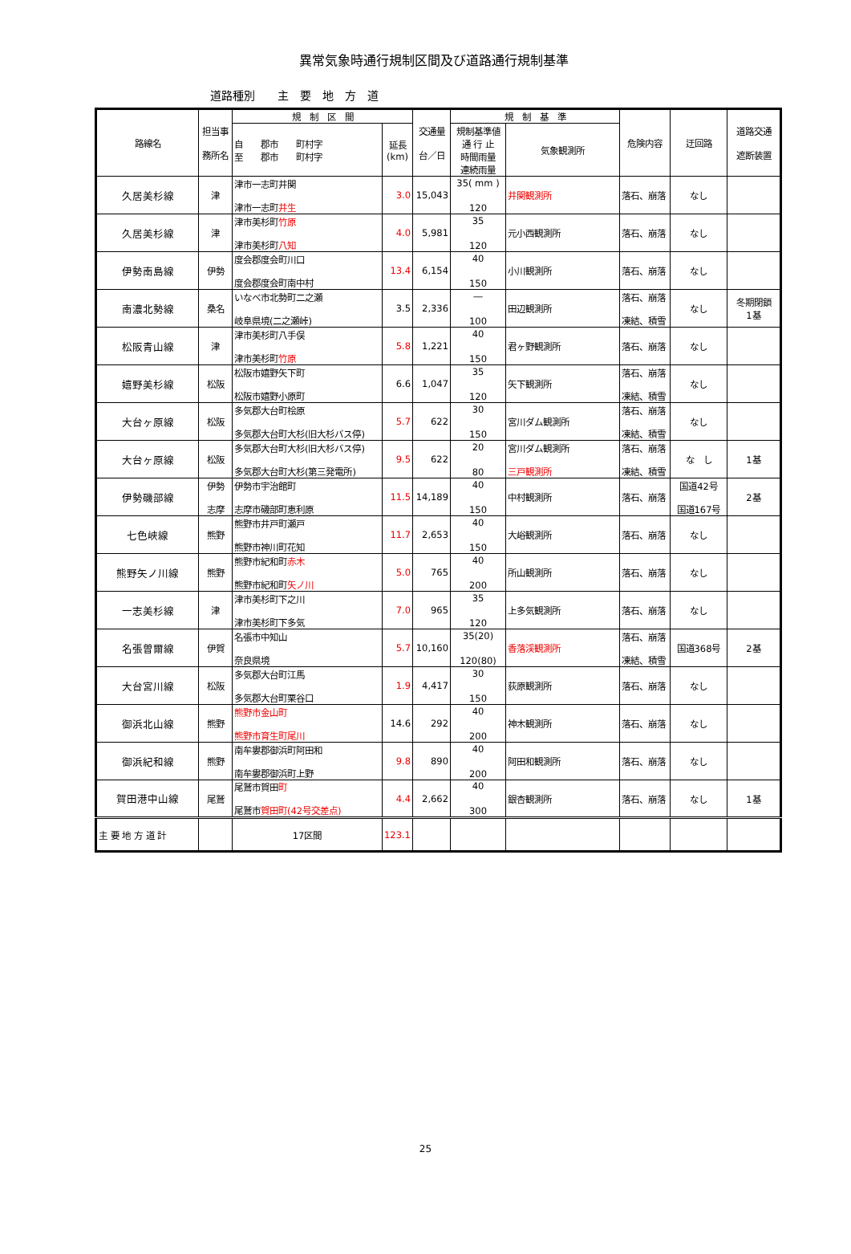異常気象時通行規制区間及び道路通行規制基準
道路種別　　主　要　地　方　道
| 路線名 | 担当事 務所名 | 規 制 区 間 | | 交通量 台／日 | 規 制 基 準 | | 危険内容 | 迂回路 | 道路交通 遮断装置 |
| --- | --- | --- | --- | --- | --- | --- | --- | --- | --- |
| | | 自 郡市 町村字 至 郡市 町村字 | 延長 (km) | | 規制基準値 通 行 止 時間雨量 連続雨量 | 気象観測所 | | | |
| 久居美杉線 | 津 | 津市一志町井関 津市一志町 井生 | 3.0 | 15,043 | 35( mm ) 120 | 井関観測所 | 落石、崩落 | なし | |
| 久居美杉線 | 津 | 津市美杉町 竹原 津市美杉町 八知 | 4.0 | 5,981 | 35 120 | 元小西観測所 | 落石、崩落 | なし | |
| 伊勢南島線 | 伊勢 | 度会郡度会町川口 度会郡度会町南中村 | 13.4 | 6,154 | 40 150 | 小川観測所 | 落石、崩落 | なし | |
| 南濃北勢線 | 桑名 | いなべ市北勢町二之瀬 岐阜県境(二之瀬峠) | 3.5 | 2,336 | ― 100 | 田辺観測所 | 落石、崩落 凍結、積雪 | なし | 冬期閉鎖 1基 |
| 松阪青山線 | 津 | 津市美杉町八手俣 津市美杉町 竹原 | 5.8 | 1,221 | 40 150 | 君ヶ野観測所 | 落石、崩落 | なし | |
| 嬉野美杉線 | 松阪 | 松阪市嬉野矢下町 松阪市嬉野小原町 | 6.6 | 1,047 | 35 120 | 矢下観測所 | 落石、崩落 凍結、積雪 | なし | |
| 大台ヶ原線 | 松阪 | 多気郡大台町桧原 多気郡大台町大杉(旧大杉バス停) | 5.7 | 622 | 30 150 | 宮川ダム観測所 | 落石、崩落 凍結、積雪 | なし | |
| 大台ヶ原線 | 松阪 | 多気郡大台町大杉(旧大杉バス停) 多気郡大台町大杉(第三発電所) | 9.5 | 622 | 20 80 | 宮川ダム観測所 三戸観測所 | 落石、崩落 凍結、積雪 | な し | 1基 |
| 伊勢磯部線 | 伊勢 志摩 | 伊勢市宇治館町 志摩市磯部町恵利原 | 11.5 | 14,189 | 40 150 | 中村観測所 | 落石、崩落 | 国道42号 国道167号 | 2基 |
| 七色峡線 | 熊野 | 熊野市井戸町瀬戸 熊野市神川町花知 | 11.7 | 2,653 | 40 150 | 大峪観測所 | 落石、崩落 | なし | |
| 熊野矢ノ川線 | 熊野 | 熊野市紀和町 赤木 熊野市紀和町 矢ノ川 | 5.0 | 765 | 40 200 | 所山観測所 | 落石、崩落 | なし | |
| 一志美杉線 | 津 | 津市美杉町下之川 津市美杉町下多気 | 7.0 | 965 | 35 120 | 上多気観測所 | 落石、崩落 | なし | |
| 名張曽爾線 | 伊賀 | 名張市中知山 奈良県境 | 5.7 | 10,160 | 35(20) 120(80) | 香落渓観測所 | 落石、崩落 凍結、積雪 | 国道368号 | 2基 |
| 大台宮川線 | 松阪 | 多気郡大台町江馬 多気郡大台町栗谷口 | 1.9 | 4,417 | 30 150 | 荻原観測所 | 落石、崩落 | なし | |
| 御浜北山線 | 熊野 | 熊野市金山町 熊野市育生町尾川 | 14.6 | 292 | 40 200 | 神木観測所 | 落石、崩落 | なし | |
| 御浜紀和線 | 熊野 | 南牟婁郡御浜町阿田和 南牟婁郡御浜町上野 | 9.8 | 890 | 40 200 | 阿田和観測所 | 落石、崩落 | なし | |
| 賀田港中山線 | 尾鷲 | 尾鷲市賀田 町 尾鷲市 賀田町(42号交差点) | 4.4 | 2,662 | 40 300 | 銀杏観測所 | 落石、崩落 | なし | 1基 |
| 主 要 地 方 道 計 | | 17区間 | 123.1 | | | | | | |
25